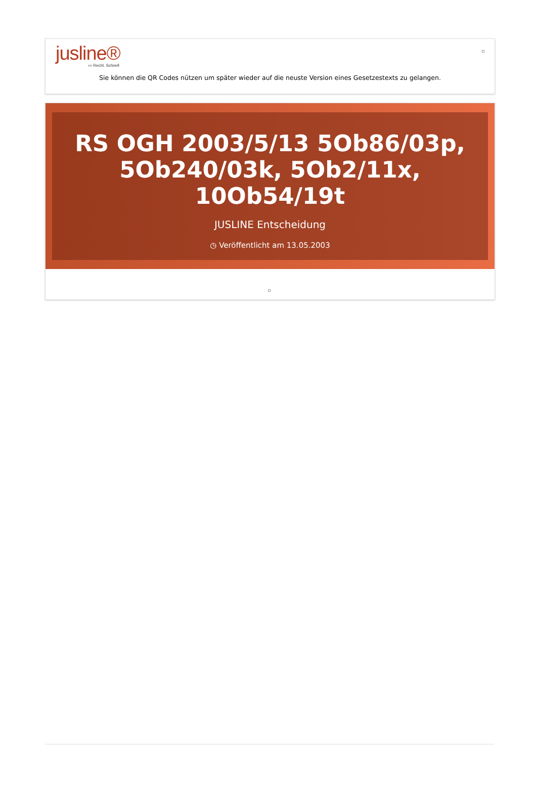jusline®
››› Recht. Schnell
Sie können die QR Codes nützen um später wieder auf die neuste Version eines Gesetzestexts zu gelangen.
RS OGH 2003/5/13 5Ob86/03p, 5Ob240/03k, 5Ob2/11x, 10Ob54/19t
JUSLINE Entscheidung
◷ Veröffentlicht am 13.05.2003